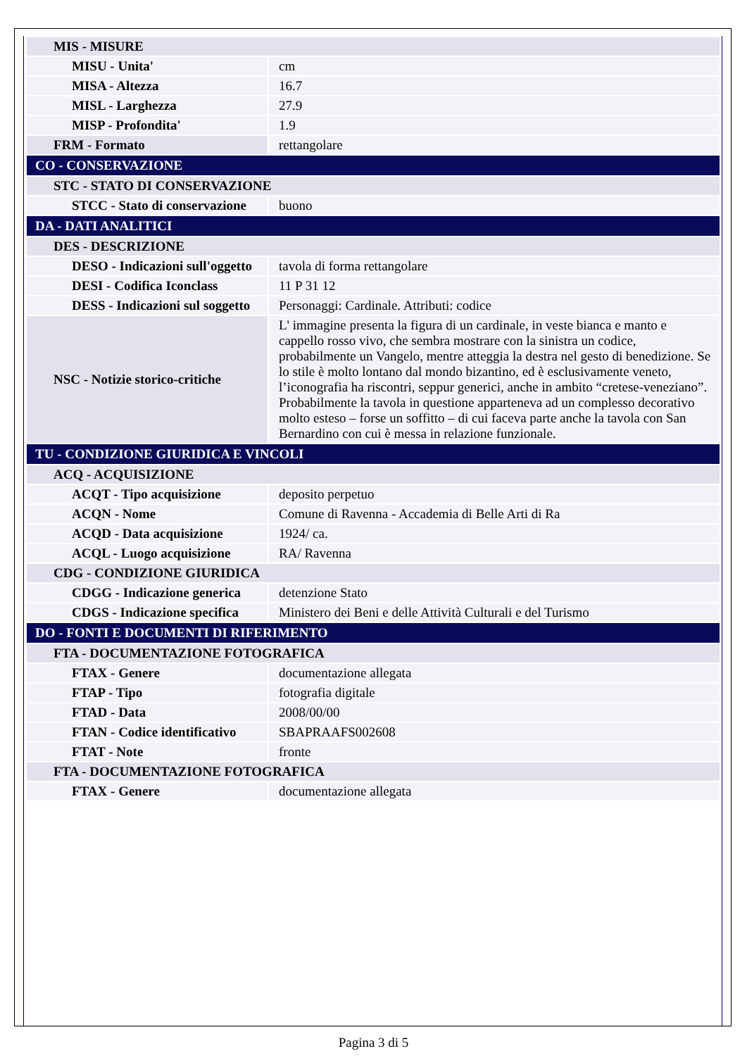| MIS - MISURE | |
| MISU - Unita' | cm |
| MISA - Altezza | 16.7 |
| MISL - Larghezza | 27.9 |
| MISP - Profondita' | 1.9 |
| FRM - Formato | rettangolare |
| CO - CONSERVAZIONE | |
| STC - STATO DI CONSERVAZIONE | |
| STCC - Stato di conservazione | buono |
| DA - DATI ANALITICI | |
| DES - DESCRIZIONE | |
| DESO - Indicazioni sull'oggetto | tavola di forma rettangolare |
| DESI - Codifica Iconclass | 11 P 31 12 |
| DESS - Indicazioni sul soggetto | Personaggi: Cardinale. Attributi: codice |
| NSC - Notizie storico-critiche | L' immagine presenta la figura di un cardinale, in veste bianca e manto e cappello rosso vivo, che sembra mostrare con la sinistra un codice, probabilmente un Vangelo, mentre atteggia la destra nel gesto di benedizione. Se lo stile è molto lontano dal mondo bizantino, ed è esclusivamente veneto, l’iconografia ha riscontri, seppur generici, anche in ambito “cretese-veneziano”. Probabilmente la tavola in questione apparteneva ad un complesso decorativo molto esteso – forse un soffitto – di cui faceva parte anche la tavola con San Bernardino con cui è messa in relazione funzionale. |
| TU - CONDIZIONE GIURIDICA E VINCOLI | |
| ACQ - ACQUISIZIONE | |
| ACQT - Tipo acquisizione | deposito perpetuo |
| ACQN - Nome | Comune di Ravenna - Accademia di Belle Arti di Ra |
| ACQD - Data acquisizione | 1924/ ca. |
| ACQL - Luogo acquisizione | RA/ Ravenna |
| CDG - CONDIZIONE GIURIDICA | |
| CDGG - Indicazione generica | detenzione Stato |
| CDGS - Indicazione specifica | Ministero dei Beni e delle Attività Culturali e del Turismo |
| DO - FONTI E DOCUMENTI DI RIFERIMENTO | |
| FTA - DOCUMENTAZIONE FOTOGRAFICA | |
| FTAX - Genere | documentazione allegata |
| FTAP - Tipo | fotografia digitale |
| FTAD - Data | 2008/00/00 |
| FTAN - Codice identificativo | SBAPRAAFS002608 |
| FTAT - Note | fronte |
| FTA - DOCUMENTAZIONE FOTOGRAFICA | |
| FTAX - Genere | documentazione allegata |
Pagina 3 di 5